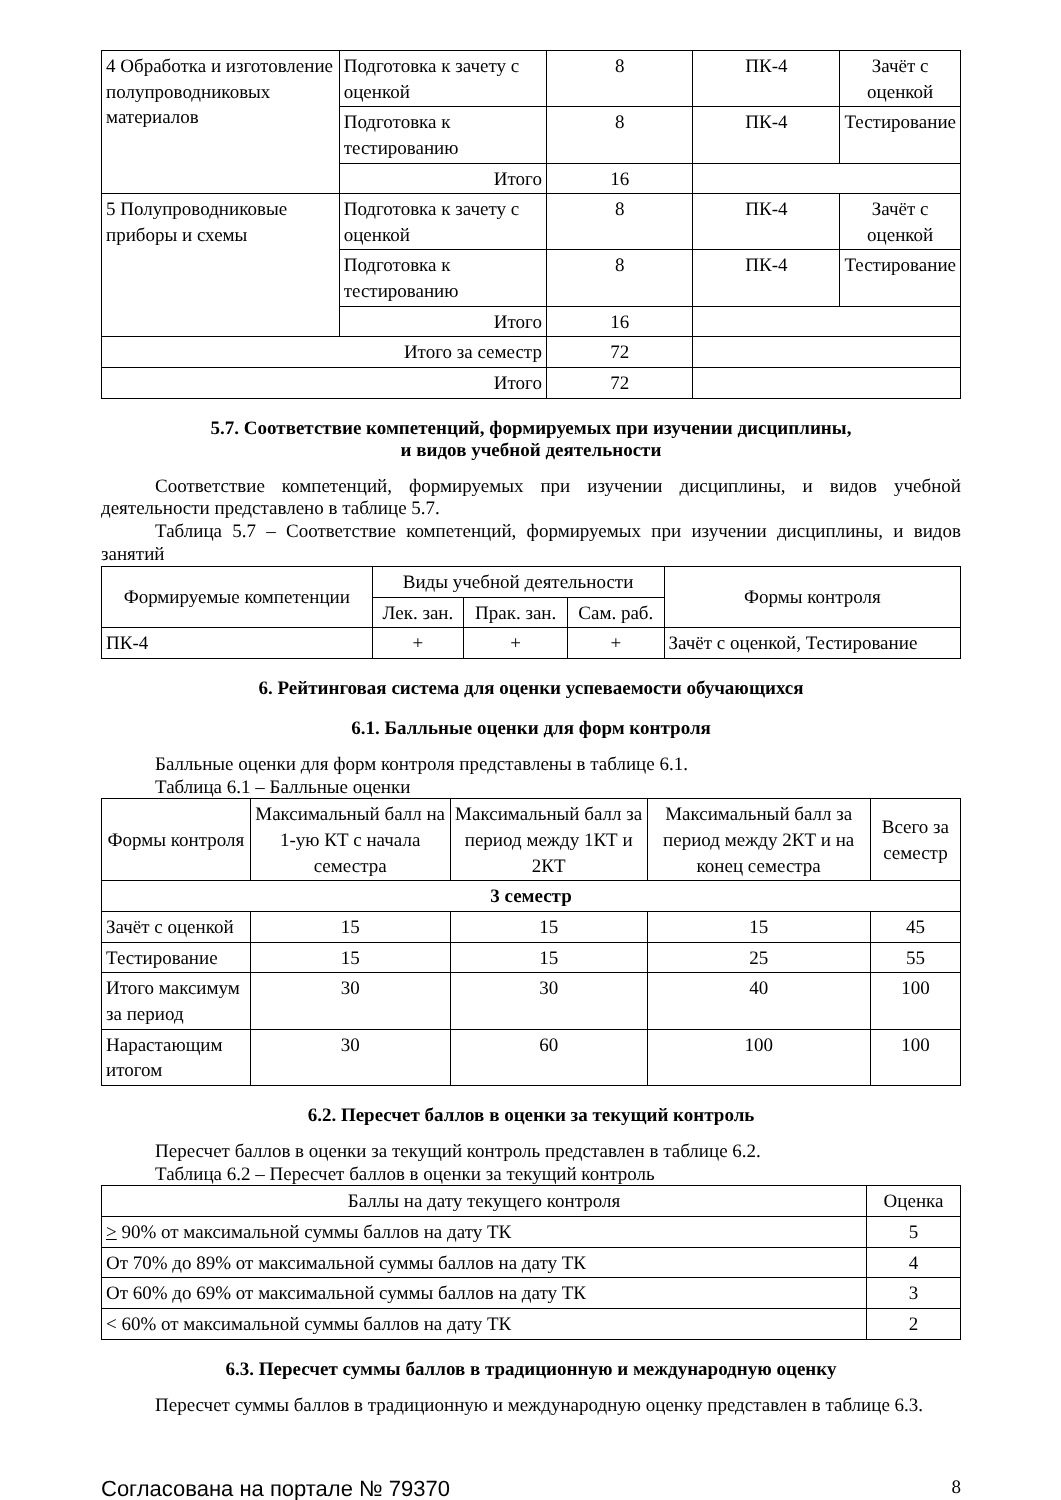| 4 Обработка и изготовление полупроводниковых материалов | Подготовка к зачету с оценкой | 8 | ПК-4 | Зачёт с оценкой |
| | Подготовка к тестированию | 8 | ПК-4 | Тестирование |
| | Итого | 16 | | |
| 5 Полупроводниковые приборы и схемы | Подготовка к зачету с оценкой | 8 | ПК-4 | Зачёт с оценкой |
| | Подготовка к тестированию | 8 | ПК-4 | Тестирование |
| | Итого | 16 | | |
| Итого за семестр | | 72 | | |
| Итого | | 72 | | |
5.7. Соответствие компетенций, формируемых при изучении дисциплины,
и видов учебной деятельности
Соответствие компетенций, формируемых при изучении дисциплины, и видов учебной деятельности представлено в таблице 5.7.
Таблица 5.7 – Соответствие компетенций, формируемых при изучении дисциплины, и видов занятий
| Формируемые компетенции | Виды учебной деятельности | | | Формы контроля |
| --- | --- | --- | --- | --- |
| | Лек. зан. | Прак. зан. | Сам. раб. | |
| ПК-4 | + | + | + | Зачёт с оценкой, Тестирование |
6. Рейтинговая система для оценки успеваемости обучающихся
6.1. Балльные оценки для форм контроля
Балльные оценки для форм контроля представлены в таблице 6.1.
Таблица 6.1 – Балльные оценки
| Формы контроля | Максимальный балл на 1-ую КТ с начала семестра | Максимальный балл за период между 1КТ и 2КТ | Максимальный балл за период между 2КТ и на конец семестра | Всего за семестр |
| --- | --- | --- | --- | --- |
| 3 семестр | | | | |
| Зачёт с оценкой | 15 | 15 | 15 | 45 |
| Тестирование | 15 | 15 | 25 | 55 |
| Итого максимум за период | 30 | 30 | 40 | 100 |
| Нарастающим итогом | 30 | 60 | 100 | 100 |
6.2. Пересчет баллов в оценки за текущий контроль
Пересчет баллов в оценки за текущий контроль представлен в таблице 6.2.
Таблица 6.2 – Пересчет баллов в оценки за текущий контроль
| Баллы на дату текущего контроля | Оценка |
| --- | --- |
| > 90% от максимальной суммы баллов на дату ТК | 5 |
| От 70% до 89% от максимальной суммы баллов на дату ТК | 4 |
| От 60% до 69% от максимальной суммы баллов на дату ТК | 3 |
| < 60% от максимальной суммы баллов на дату ТК | 2 |
6.3. Пересчет суммы баллов в традиционную и международную оценку
Пересчет суммы баллов в традиционную и международную оценку представлен в таблице 6.3.
Согласована на портале № 79370 8